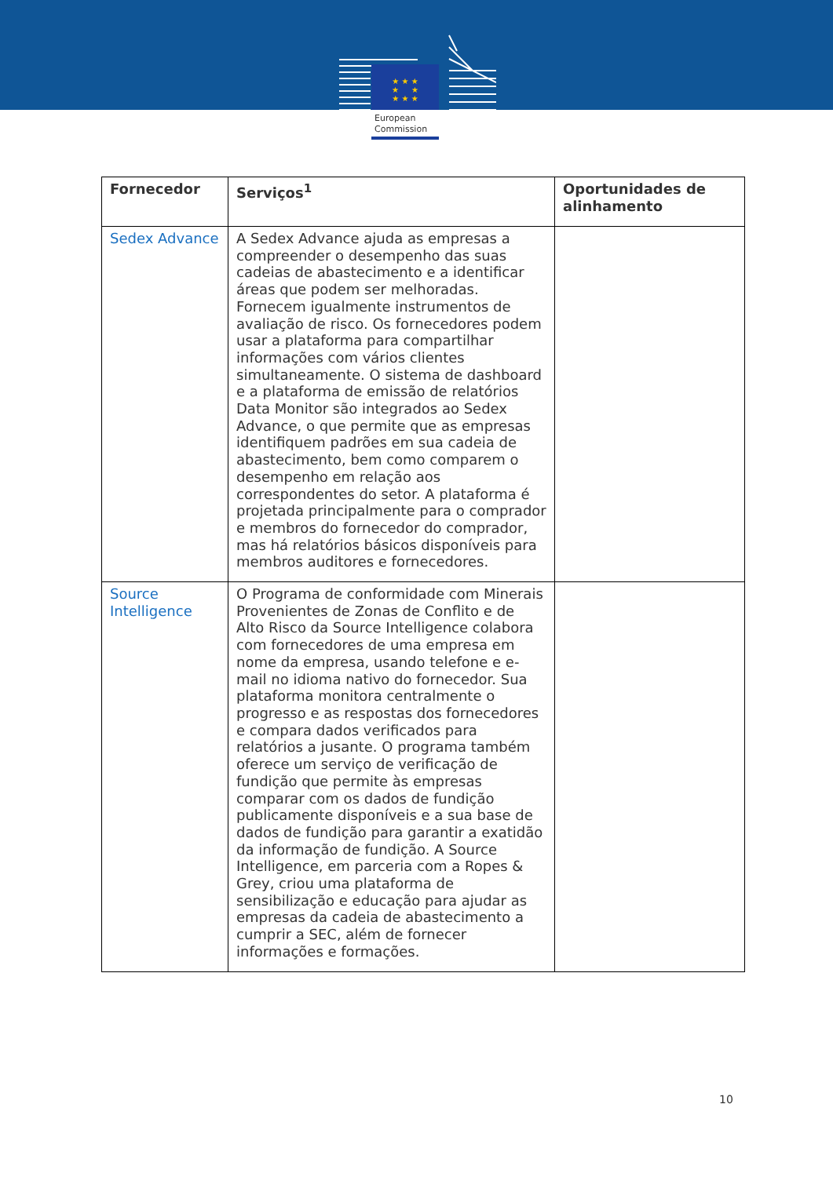★ ★ ★
★ ★
★ ★ ★
European
Commission
| Fornecedor | Serviços<sup>1</sup> | Oportunidades de alinhamento |
| --- | --- | --- |
| Sedex Advance | A Sedex Advance ajuda as empresas a compreender o desempenho das suas cadeias de abastecimento e a identificar áreas que podem ser melhoradas. Fornecem igualmente instrumentos de avaliação de risco. Os fornecedores podem usar a plataforma para compartilhar informações com vários clientes simultaneamente. O sistema de dashboard e a plataforma de emissão de relatórios Data Monitor são integrados ao Sedex Advance, o que permite que as empresas identifiquem padrões em sua cadeia de abastecimento, bem como comparem o desempenho em relação aos correspondentes do setor. A plataforma é projetada principalmente para o comprador e membros do fornecedor do comprador, mas há relatórios básicos disponíveis para membros auditores e fornecedores. | |
| Source Intelligence | O Programa de conformidade com Minerais Provenientes de Zonas de Conflito e de Alto Risco da Source Intelligence colabora com fornecedores de uma empresa em nome da empresa, usando telefone e e-mail no idioma nativo do fornecedor. Sua plataforma monitora centralmente o progresso e as respostas dos fornecedores e compara dados verificados para relatórios a jusante. O programa também oferece um serviço de verificação de fundição que permite às empresas comparar com os dados de fundição publicamente disponíveis e a sua base de dados de fundição para garantir a exatidão da informação de fundição. A Source Intelligence, em parceria com a Ropes & Grey, criou uma plataforma de sensibilização e educação para ajudar as empresas da cadeia de abastecimento a cumprir a SEC, além de fornecer informações e formações. | |
10